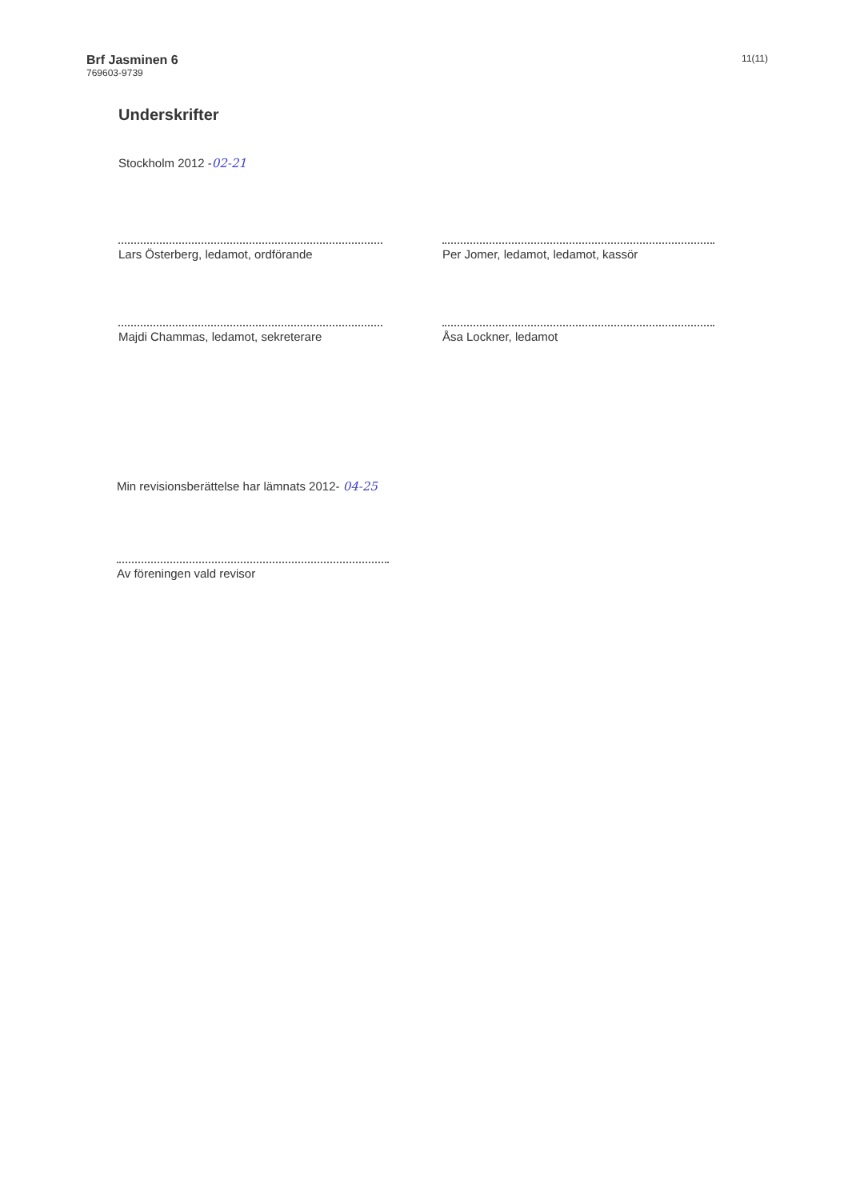Brf Jasminen 6
769603-9739
11(11)
Underskrifter
Stockholm 2012 -02-21
Lars Österberg, ledamot, ordförande
Per Jomer, ledamot, ledamot, kassör
Majdi Chammas, ledamot, sekreterare
Åsa Lockner, ledamot
Min revisionsberättelse har lämnats 2012- 04-25
Av föreningen vald revisor